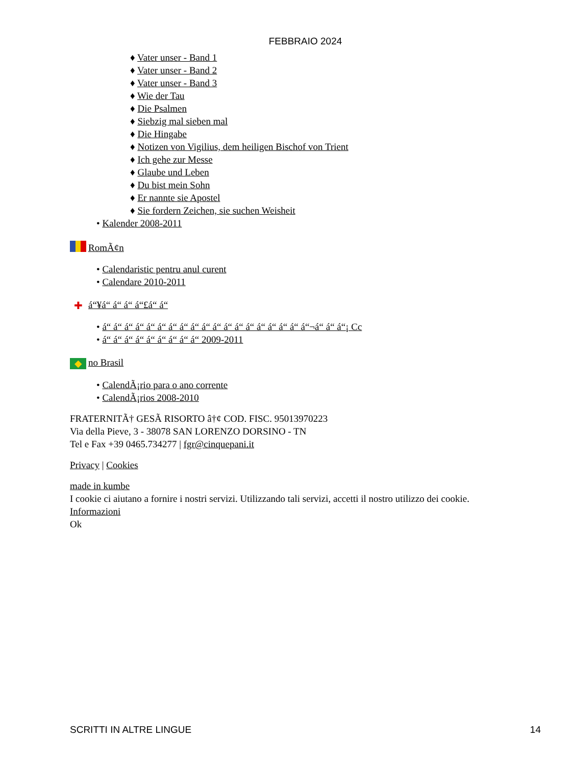FEBBRAIO 2024
♦ Vater unser - Band 1
♦ Vater unser - Band 2
♦ Vater unser - Band 3
♦ Wie der Tau
♦ Die Psalmen
♦ Siebzig mal sieben mal
♦ Die Hingabe
♦ Notizen von Vigilius, dem heiligen Bischof von Trient
♦ Ich gehe zur Messe
♦ Glaube und Leben
♦ Du bist mein Sohn
♦ Er nannte sie Apostel
♦ Sie fordern Zeichen, sie suchen Weisheit
• Kalender 2008-2011
RomÃ¢n
• Calendaristic pentru anul curent
• Calendare 2010-2011
✚ á“¥á“ á“ á“ á“£á“ á“
• á“ á“ á“ á“ á“ á“ á“ á“ á“ á“ á“ á“ á“ á“ á“ á“ á“ á“ á“¬á“ á“ á“¡ Cc
• á“ á“ á“ á“ á“ á“ á“ á“ á“ 2009-2011
◆ no Brasil
• CalendÃ¡rio para o ano corrente
• CalendÃ¡rios 2008-2010
FRATERNITÃ† GESÃ RISORTO â†¢ COD. FISC. 95013970223
Via della Pieve, 3 - 38078 SAN LORENZO DORSINO - TN
Tel e Fax +39 0465.734277 | fgr@cinquepani.it
Privacy | Cookies
made in kumbe
I cookie ci aiutano a fornire i nostri servizi. Utilizzando tali servizi, accetti il nostro utilizzo dei cookie.
Informazioni
Ok
SCRITTI IN ALTRE LINGUE 14